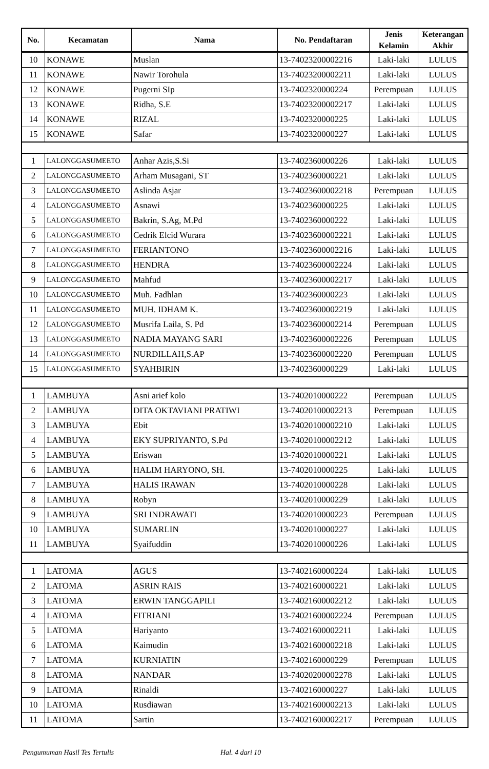| No. | Kecamatan | Nama | No. Pendaftaran | Jenis Kelamin | Keterangan Akhir |
| --- | --- | --- | --- | --- | --- |
| 10 | KONAWE | Muslan | 13-74023200002216 | Laki-laki | LULUS |
| 11 | KONAWE | Nawir Torohula | 13-74023200002211 | Laki-laki | LULUS |
| 12 | KONAWE | Pugerni SIp | 13-7402320000224 | Perempuan | LULUS |
| 13 | KONAWE | Ridha, S.E | 13-74023200002217 | Laki-laki | LULUS |
| 14 | KONAWE | RIZAL | 13-7402320000225 | Laki-laki | LULUS |
| 15 | KONAWE | Safar | 13-7402320000227 | Laki-laki | LULUS |
| 1 | LALONGGASUMEETO | Anhar Azis,S.Si | 13-7402360000226 | Laki-laki | LULUS |
| 2 | LALONGGASUMEETO | Arham Musagani, ST | 13-7402360000221 | Laki-laki | LULUS |
| 3 | LALONGGASUMEETO | Aslinda Asjar | 13-74023600002218 | Perempuan | LULUS |
| 4 | LALONGGASUMEETO | Asnawi | 13-7402360000225 | Laki-laki | LULUS |
| 5 | LALONGGASUMEETO | Bakrin, S.Ag, M.Pd | 13-7402360000222 | Laki-laki | LULUS |
| 6 | LALONGGASUMEETO | Cedrik Elcid Wurara | 13-74023600002221 | Laki-laki | LULUS |
| 7 | LALONGGASUMEETO | FERIANTONO | 13-74023600002216 | Laki-laki | LULUS |
| 8 | LALONGGASUMEETO | HENDRA | 13-74023600002224 | Laki-laki | LULUS |
| 9 | LALONGGASUMEETO | Mahfud | 13-74023600002217 | Laki-laki | LULUS |
| 10 | LALONGGASUMEETO | Muh. Fadhlan | 13-7402360000223 | Laki-laki | LULUS |
| 11 | LALONGGASUMEETO | MUH. IDHAM K. | 13-74023600002219 | Laki-laki | LULUS |
| 12 | LALONGGASUMEETO | Musrifa Laila, S. Pd | 13-74023600002214 | Perempuan | LULUS |
| 13 | LALONGGASUMEETO | NADIA MAYANG SARI | 13-74023600002226 | Perempuan | LULUS |
| 14 | LALONGGASUMEETO | NURDILLAH,S.AP | 13-74023600002220 | Perempuan | LULUS |
| 15 | LALONGGASUMEETO | SYAHBIRIN | 13-7402360000229 | Laki-laki | LULUS |
| 1 | LAMBUYA | Asni arief kolo | 13-7402010000222 | Perempuan | LULUS |
| 2 | LAMBUYA | DITA OKTAVIANI PRATIWI | 13-74020100002213 | Perempuan | LULUS |
| 3 | LAMBUYA | Ebit | 13-74020100002210 | Laki-laki | LULUS |
| 4 | LAMBUYA | EKY SUPRIYANTO, S.Pd | 13-74020100002212 | Laki-laki | LULUS |
| 5 | LAMBUYA | Eriswan | 13-7402010000221 | Laki-laki | LULUS |
| 6 | LAMBUYA | HALIM HARYONO, SH. | 13-7402010000225 | Laki-laki | LULUS |
| 7 | LAMBUYA | HALIS IRAWAN | 13-7402010000228 | Laki-laki | LULUS |
| 8 | LAMBUYA | Robyn | 13-7402010000229 | Laki-laki | LULUS |
| 9 | LAMBUYA | SRI INDRAWATI | 13-7402010000223 | Perempuan | LULUS |
| 10 | LAMBUYA | SUMARLIN | 13-7402010000227 | Laki-laki | LULUS |
| 11 | LAMBUYA | Syaifuddin | 13-7402010000226 | Laki-laki | LULUS |
| 1 | LATOMA | AGUS | 13-7402160000224 | Laki-laki | LULUS |
| 2 | LATOMA | ASRIN RAIS | 13-7402160000221 | Laki-laki | LULUS |
| 3 | LATOMA | ERWIN TANGGAPILI | 13-74021600002212 | Laki-laki | LULUS |
| 4 | LATOMA | FITRIANI | 13-74021600002224 | Perempuan | LULUS |
| 5 | LATOMA | Hariyanto | 13-74021600002211 | Laki-laki | LULUS |
| 6 | LATOMA | Kaimudin | 13-74021600002218 | Laki-laki | LULUS |
| 7 | LATOMA | KURNIATIN | 13-7402160000229 | Perempuan | LULUS |
| 8 | LATOMA | NANDAR | 13-74020200002278 | Laki-laki | LULUS |
| 9 | LATOMA | Rinaldi | 13-7402160000227 | Laki-laki | LULUS |
| 10 | LATOMA | Rusdiawan | 13-74021600002213 | Laki-laki | LULUS |
| 11 | LATOMA | Sartin | 13-74021600002217 | Perempuan | LULUS |
Pengumuman Hasil Tes Tertulis Hal. 4 dari 10